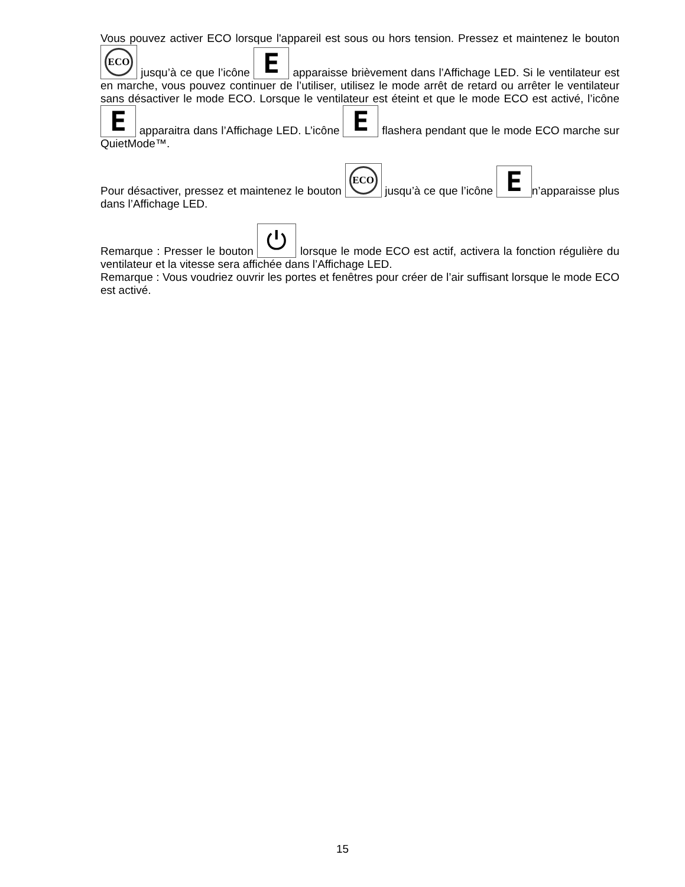Vous pouvez activer ECO lorsque l'appareil est sous ou hors tension. Pressez et maintenez le bouton ECO jusqu’à ce que l’icône E apparaisse brièvement dans l’Affichage LED. Si le ventilateur est en marche, vous pouvez continuer de l’utiliser, utilisez le mode arrêt de retard ou arrêter le ventilateur sans désactiver le mode ECO. Lorsque le ventilateur est éteint et que le mode ECO est activé, l’icône E apparaitra dans l’Affichage LED. L’icône E flashera pendant que le mode ECO marche sur QuietMode™.
Pour désactiver, pressez et maintenez le bouton ECO jusqu’à ce que l’icône E n’apparaisse plus dans l’Affichage LED.
Remarque : Presser le bouton ⏻ lorsque le mode ECO est actif, activera la fonction régulière du ventilateur et la vitesse sera affichée dans l’Affichage LED.
Remarque : Vous voudriez ouvrir les portes et fenêtres pour créer de l’air suffisant lorsque le mode ECO est activé.
15